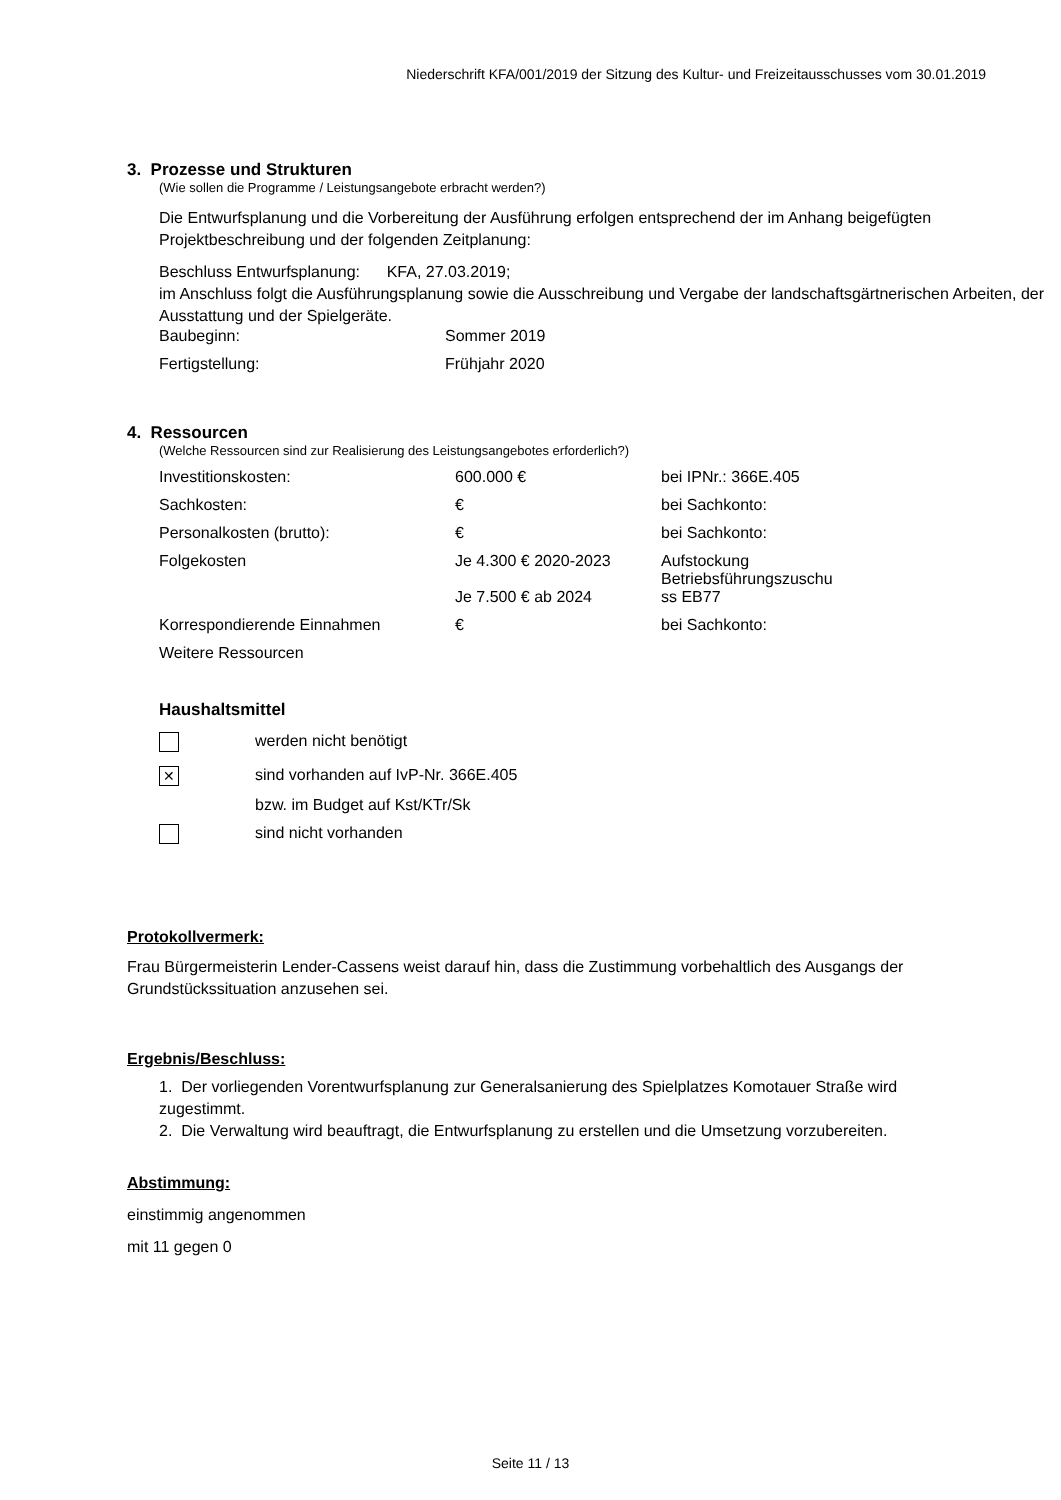Niederschrift KFA/001/2019 der Sitzung des Kultur- und Freizeitausschusses vom 30.01.2019
3. Prozesse und Strukturen
(Wie sollen die Programme / Leistungsangebote erbracht werden?)
Die Entwurfsplanung und die Vorbereitung der Ausführung erfolgen entsprechend der im Anhang beigefügten Projektbeschreibung und der folgenden Zeitplanung:
Beschluss Entwurfsplanung: KFA, 27.03.2019;
im Anschluss folgt die Ausführungsplanung sowie die Ausschreibung und Vergabe der landschaftsgärtnerischen Arbeiten, der Ausstattung und der Spielgeräte.
| Baubeginn: | Sommer 2019 |
| Fertigstellung: | Frühjahr 2020 |
4. Ressourcen
(Welche Ressourcen sind zur Realisierung des Leistungsangebotes erforderlich?)
| Investitionskosten: | 600.000 € | bei IPNr.: 366E.405 |
| Sachkosten: | € | bei Sachkonto: |
| Personalkosten (brutto): | € | bei Sachkonto: |
| Folgekosten | Je 4.300 € 2020-2023 Je 7.500 € ab 2024 | Aufstockung Betriebsführungszuschu ss EB77 |
| Korrespondierende Einnahmen | € | bei Sachkonto: |
| Weitere Ressourcen | | |
Haushaltsmittel
| | werden nicht benötigt |
| ✕ | sind vorhanden auf IvP-Nr. 366E.405 |
| | bzw. im Budget auf Kst/KTr/Sk |
| | sind nicht vorhanden |
Protokollvermerk:
Frau Bürgermeisterin Lender-Cassens weist darauf hin, dass die Zustimmung vorbehaltlich des Ausgangs der Grundstückssituation anzusehen sei.
Ergebnis/Beschluss:
1. Der vorliegenden Vorentwurfsplanung zur Generalsanierung des Spielplatzes Komotauer Straße wird zugestimmt.
2. Die Verwaltung wird beauftragt, die Entwurfsplanung zu erstellen und die Umsetzung vorzubereiten.
Abstimmung:
einstimmig angenommen
mit 11 gegen 0
Seite 11 / 13